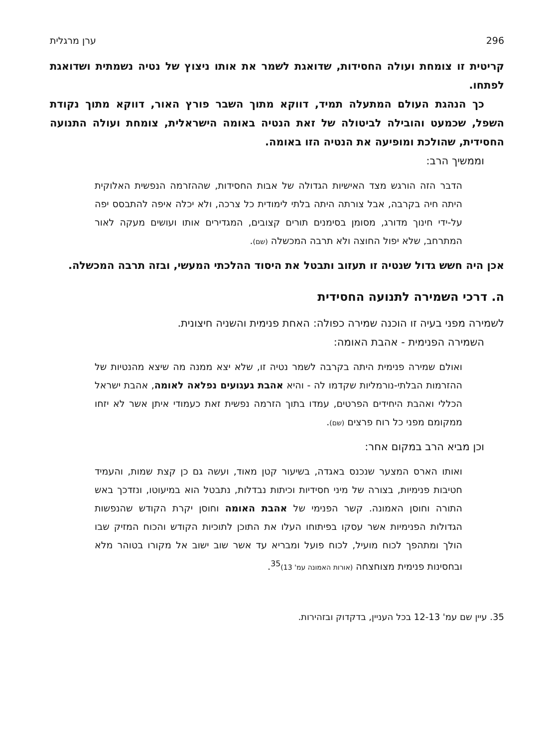296 ערן מרגלית
קריטית זו צומחת ועולה החסידות, שדואגת לשמר את אותו ניצוץ של נטיה נשמתית ושדואגת לפתחו.
כך הנהגת העולם המתעלה תמיד, דווקא מתוך השבר פורץ האור, דווקא מתוך נקודת השפל, שכמעט והובילה לביטולה של זאת הנטיה באומה הישראלית, צומחת ועולה התנועה החסידית, שהולכת ומופיעה את הנטיה הזו באומה.
וממשיך הרב:
הדבר הזה הורגש מצד האישיות הגדולה של אבות החסידות, שההזרמה הנפשית האלוקית היתה חיה בקרבה, אבל צורתה היתה בלתי לימודית כל צרכה, ולא יכלה איפה להתבסס יפה על-ידי חינוך מדורג, מסומן בסימנים תורים קצובים, המגדירים אותו ועושים מעקה לאור המתרחב, שלא יפול החוצה ולא תרבה המכשלה (שם).
אכן היה חשש גדול שנטיה זו תעזוב ותבטל את היסוד ההלכתי המעשי, ובזה תרבה המכשלה.
ה. דרכי השמירה לתנועה החסידית
לשמירה מפני בעיה זו הוכנה שמירה כפולה: האחת פנימית והשניה חיצונית.
השמירה הפנימית - אהבת האומה:
ואולם שמירה פנימית היתה בקרבה לשמר נטיה זו, שלא יצא ממנה מה שיצא מהנטיות של ההזרמות הבלתי-נורמליות שקדמו לה - והיא אהבת געגועים נפלאה לאומה, אהבת ישראל הכללי ואהבת היחידים הפרטים, עמדו בתוך הזרמה נפשית זאת כעמודי איתן אשר לא יזחו ממקומם מפני כל רוח פרצים (שם).
וכן מביא הרב במקום אחר:
ואותו הארס המצער שנכנס באגדה, בשיעור קטן מאוד, ועשה גם כן קצת שמות, והעמיד חטיבות פנימיות, בצורה של מיני חסידיות וכיתות נבדלות, נתבטל הוא במיעוטו, ונזדכך באש התורה וחוסן האמונה. קשר הפנימי של אהבת האומה וחוסן יקרת הקודש שהנפשות הגדולות הפנימיות אשר עסקו בפיתוחו העלו את התוכן לתוכיות הקודש והכוח המזיק שבו הולך ומתהפך לכוח מועיל, לכוח פועל ומבריא עד אשר שוב ישוב אל מקורו בטוהר מלא ובחסינות פנימית מצוחצחה (אורות האמונה עמ' 13)<sup>35</sup>.
35. עיין שם עמ' 12-13 בכל העניין, בדקדוק ובזהירות.